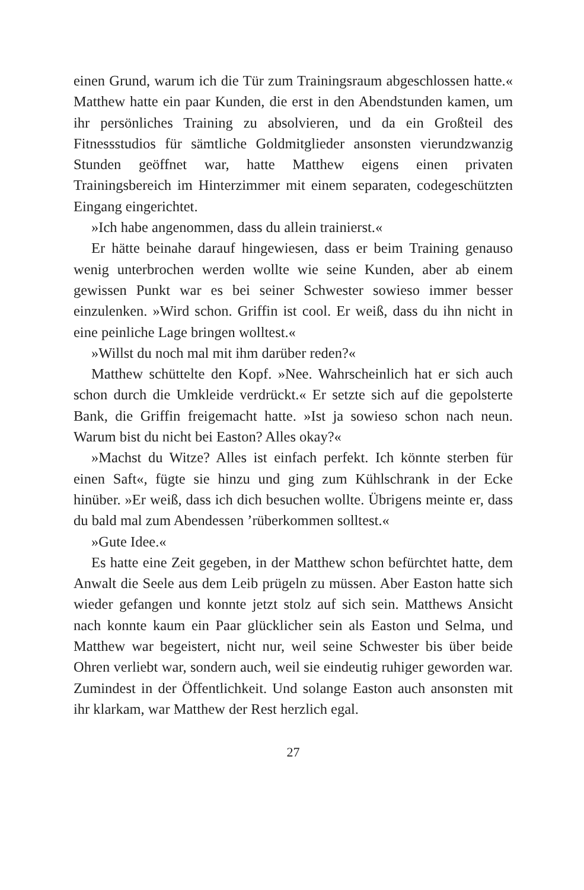einen Grund, warum ich die Tür zum Trainingsraum abgeschlossen hatte.« Matthew hatte ein paar Kunden, die erst in den Abendstunden kamen, um ihr persönliches Training zu absolvieren, und da ein Großteil des Fitnessstudios für sämtliche Goldmitglieder ansonsten vierundzwanzig Stunden geöffnet war, hatte Matthew eigens einen privaten Trainingsbereich im Hinterzimmer mit einem separaten, codegeschützten Eingang eingerichtet.
»Ich habe angenommen, dass du allein trainierst.«
Er hätte beinahe darauf hingewiesen, dass er beim Training genauso wenig unterbrochen werden wollte wie seine Kunden, aber ab einem gewissen Punkt war es bei seiner Schwester sowieso immer besser einzulenken. »Wird schon. Griffin ist cool. Er weiß, dass du ihn nicht in eine peinliche Lage bringen wolltest.«
»Willst du noch mal mit ihm darüber reden?«
Matthew schüttelte den Kopf. »Nee. Wahrscheinlich hat er sich auch schon durch die Umkleide verdrückt.« Er setzte sich auf die gepolsterte Bank, die Griffin freigemacht hatte. »Ist ja sowieso schon nach neun. Warum bist du nicht bei Easton? Alles okay?«
»Machst du Witze? Alles ist einfach perfekt. Ich könnte sterben für einen Saft«, fügte sie hinzu und ging zum Kühlschrank in der Ecke hinüber. »Er weiß, dass ich dich besuchen wollte. Übrigens meinte er, dass du bald mal zum Abendessen ’rüberkommen solltest.«
»Gute Idee.«
Es hatte eine Zeit gegeben, in der Matthew schon befürchtet hatte, dem Anwalt die Seele aus dem Leib prügeln zu müssen. Aber Easton hatte sich wieder gefangen und konnte jetzt stolz auf sich sein. Matthews Ansicht nach konnte kaum ein Paar glücklicher sein als Easton und Selma, und Matthew war begeistert, nicht nur, weil seine Schwester bis über beide Ohren verliebt war, sondern auch, weil sie eindeutig ruhiger geworden war. Zumindest in der Öffentlichkeit. Und solange Easton auch ansonsten mit ihr klarkam, war Matthew der Rest herzlich egal.
27